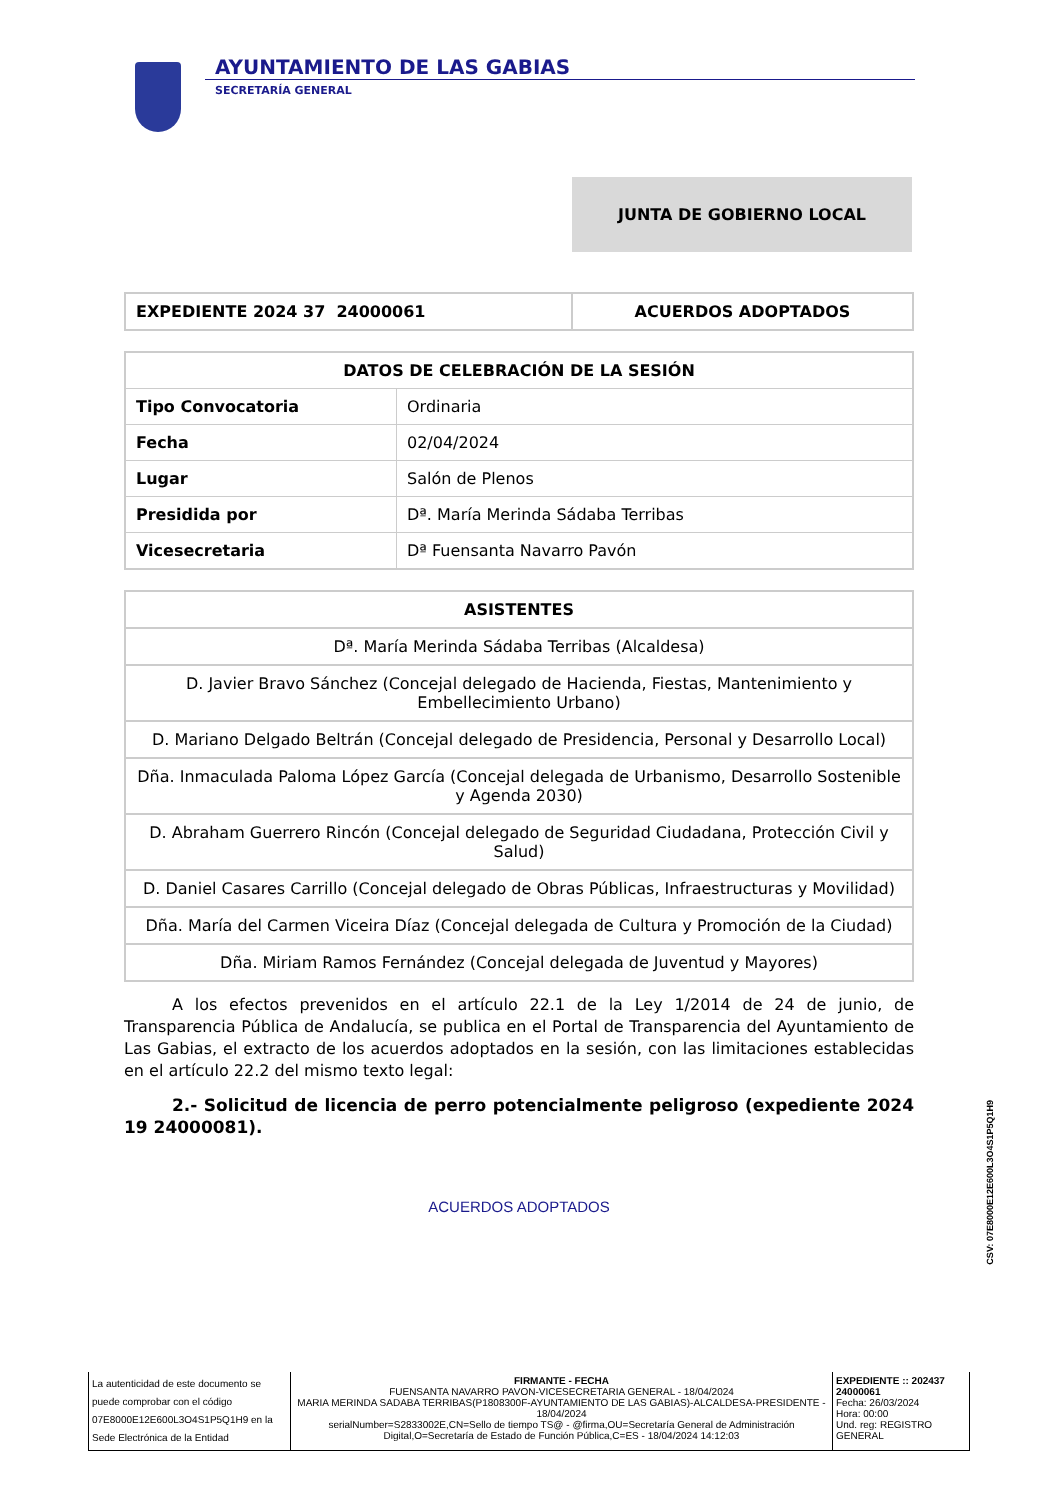AYUNTAMIENTO DE LAS GABIAS
SECRETARÍA GENERAL
JUNTA DE GOBIERNO LOCAL
| EXPEDIENTE 2024 37 24000061 | ACUERDOS ADOPTADOS |
| DATOS DE CELEBRACIÓN DE LA SESIÓN | |
| --- | --- |
| Tipo Convocatoria | Ordinaria |
| Fecha | 02/04/2024 |
| Lugar | Salón de Plenos |
| Presidida por | Dª. María Merinda Sádaba Terribas |
| Vicesecretaria | Dª Fuensanta Navarro Pavón |
| ASISTENTES |
| --- |
| Dª. María Merinda Sádaba Terribas (Alcaldesa) |
| D. Javier Bravo Sánchez (Concejal delegado de Hacienda, Fiestas, Mantenimiento y Embellecimiento Urbano) |
| D. Mariano Delgado Beltrán (Concejal delegado de Presidencia, Personal y Desarrollo Local) |
| Dña. Inmaculada Paloma López García (Concejal delegada de Urbanismo, Desarrollo Sostenible y Agenda 2030) |
| D. Abraham Guerrero Rincón (Concejal delegado de Seguridad Ciudadana, Protección Civil y Salud) |
| D. Daniel Casares Carrillo (Concejal delegado de Obras Públicas, Infraestructuras y Movilidad) |
| Dña. María del Carmen Viceira Díaz (Concejal delegada de Cultura y Promoción de la Ciudad) |
| Dña. Miriam Ramos Fernández (Concejal delegada de Juventud y Mayores) |
A los efectos prevenidos en el artículo 22.1 de la Ley 1/2014 de 24 de junio, de Transparencia Pública de Andalucía, se publica en el Portal de Transparencia del Ayuntamiento de Las Gabias, el extracto de los acuerdos adoptados en la sesión, con las limitaciones establecidas en el artículo 22.2 del mismo texto legal:
2.- Solicitud de licencia de perro potencialmente peligroso (expediente 2024 19 24000081).
ACUERDOS ADOPTADOS
CSV: 07E8000E12E600L3O4S1P5Q1H9
La autenticidad de este documento se puede comprobar con el código 07E8000E12E600L3O4S1P5Q1H9 en la Sede Electrónica de la Entidad
FIRMANTE - FECHA
FUENSANTA NAVARRO PAVON-VICESECRETARIA GENERAL - 18/04/2024
MARIA MERINDA SADABA TERRIBAS(P1808300F-AYUNTAMIENTO DE LAS GABIAS)-ALCALDESA-PRESIDENTE - 18/04/2024
serialNumber=S2833002E,CN=Sello de tiempo TS@ - @firma,OU=Secretaría General de Administración Digital,O=Secretaría de Estado de Función Pública,C=ES - 18/04/2024 14:12:03
EXPEDIENTE :: 202437 24000061
Fecha: 26/03/2024
Hora: 00:00
Und. reg: REGISTRO GENERAL